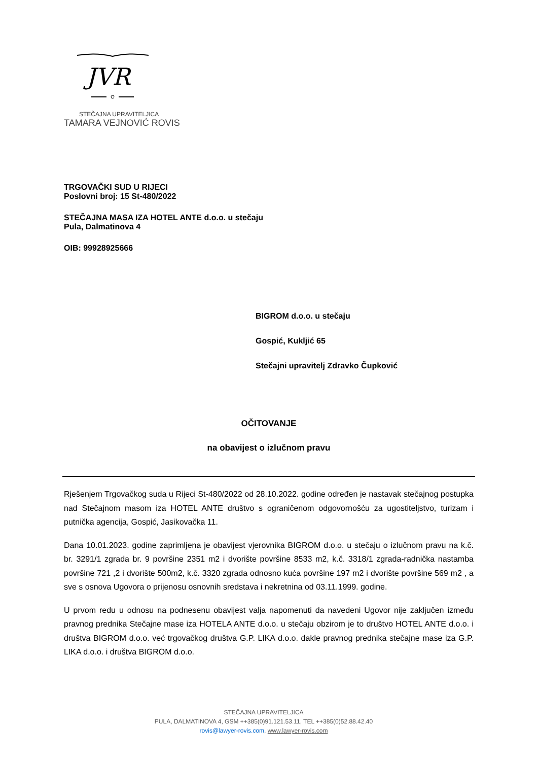JVR
STEČAJNA UPRAVITELJICA
TAMARA VEJNOVIĆ ROVIS
TRGOVAČKI SUD U RIJECI
Poslovni broj: 15 St-480/2022
STEČAJNA MASA IZA HOTEL ANTE d.o.o. u stečaju
Pula, Dalmatinova 4
OIB: 99928925666
BIGROM d.o.o. u stečaju
Gospić, Kukljić 65
Stečajni upravitelj Zdravko Čupković
OČITOVANJE
na obavijest o izlučnom pravu
Rješenjem Trgovačkog suda u Rijeci St-480/2022 od 28.10.2022. godine određen je nastavak stečajnog postupka nad Stečajnom masom iza HOTEL ANTE društvo s ograničenom odgovornošću za ugostiteljstvo, turizam i putnička agencija, Gospić, Jasikovačka 11.
Dana 10.01.2023. godine zaprimljena je obavijest vjerovnika BIGROM d.o.o. u stečaju o izlučnom pravu na k.č. br. 3291/1 zgrada br. 9 površine 2351 m2 i dvorište površine 8533 m2, k.č. 3318/1 zgrada-radnička nastamba površine 721 ,2 i dvorište 500m2, k.č. 3320 zgrada odnosno kuća površine 197 m2 i dvorište površine 569 m2 , a sve s osnova Ugovora o prijenosu osnovnih sredstava i nekretnina od 03.11.1999. godine.
U prvom redu u odnosu na podnesenu obavijest valja napomenuti da navedeni Ugovor nije zaključen između pravnog prednika Stečajne mase iza HOTELA ANTE d.o.o. u stečaju obzirom je to društvo HOTEL ANTE d.o.o. i društva BIGROM d.o.o. već trgovačkog društva G.P. LIKA d.o.o. dakle pravnog prednika stečajne mase iza G.P. LIKA d.o.o. i društva BIGROM d.o.o.
STEČAJNA UPRAVITELJICA
PULA, DALMATINOVA 4, GSM ++385(0)91.121.53.11, TEL ++385(0)52.88.42.40
rovis@lawyer-rovis.com, www.lawyer-rovis.com